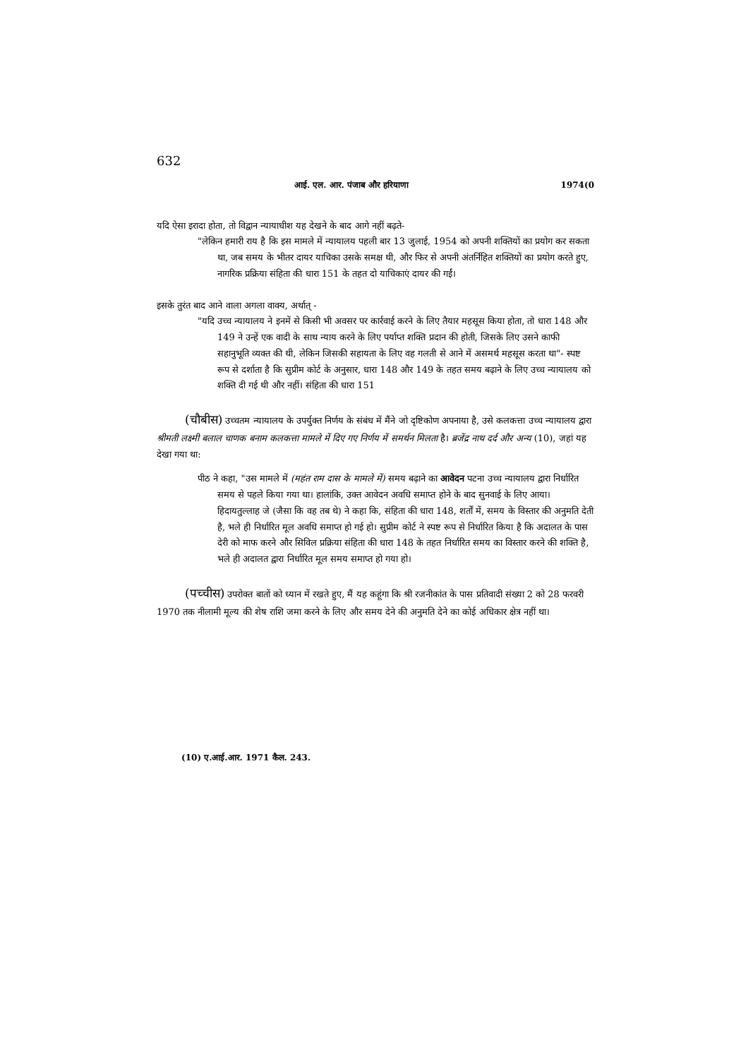632
आई. एल. आर. पंजाब और हरियाणा 1974(0
यदि ऐसा इरादा होता, तो विद्वान न्यायाधीश यह देखने के बाद आगे नहीं बढ़ते-
"लेकिन हमारी राय है कि इस मामले में न्यायालय पहली बार 13 जुलाई, 1954 को अपनी शक्तियों का प्रयोग कर सकता था, जब समय के भीतर दायर याचिका उसके समक्ष थी, और फिर से अपनी अंतर्निहित शक्तियों का प्रयोग करते हुए, नागरिक प्रक्रिया संहिता की धारा 151 के तहत दो याचिकाएं दायर की गईं।
इसके तुरंत बाद आने वाला अगला वाक्य, अर्थात् -
"यदि उच्च न्यायालय ने इनमें से किसी भी अवसर पर कार्रवाई करने के लिए तैयार महसूस किया होता, तो धारा 148 और 149 ने उन्हें एक वादी के साथ न्याय करने के लिए पर्याप्त शक्ति प्रदान की होती, जिसके लिए उसने काफी सहानुभूति व्यक्त की थी, लेकिन जिसकी सहायता के लिए वह गलती से आने में असमर्थ महसूस करता था"- स्पष्ट रूप से दर्शाता है कि सुप्रीम कोर्ट के अनुसार, धारा 148 और 149 के तहत समय बढ़ाने के लिए उच्च न्यायालय को शक्ति दी गई थी और नहीं। संहिता की धारा 151
(चौबीस) उच्चतम न्यायालय के उपर्युक्त निर्णय के संबंध में मैंने जो दृष्टिकोण अपनाया है, उसे कलकत्ता उच्च न्यायालय द्वारा श्रीमती लक्ष्मी बलाल चाणक बनाम कलकत्ता मामले में दिए गए निर्णय में समर्थन मिलता है। ब्रजेंद्र नाथ दर्द और अन्य (10), जहां यह देखा गया था:
पीठ ने कहा, "उस मामले में (महंत राम दास के मामले में) समय बढ़ाने का आवेदन पटना उच्च न्यायालय द्वारा निर्धारित समय से पहले किया गया था। हालांकि, उक्त आवेदन अवधि समाप्त होने के बाद सुनवाई के लिए आया। हिदायतुल्लाह जे (जैसा कि वह तब थे) ने कहा कि, संहिता की धारा 148, शर्तों में, समय के विस्तार की अनुमति देती है, भले ही निर्धारित मूल अवधि समाप्त हो गई हो। सुप्रीम कोर्ट ने स्पष्ट रूप से निर्धारित किया है कि अदालत के पास देरी को माफ करने और सिविल प्रक्रिया संहिता की धारा 148 के तहत निर्धारित समय का विस्तार करने की शक्ति है, भले ही अदालत द्वारा निर्धारित मूल समय समाप्त हो गया हो।
(पच्चीस) उपरोक्त बातों को ध्यान में रखते हुए, मैं यह कहूंगा कि श्री रजनीकांत के पास प्रतिवादी संख्या 2 को 28 फरवरी 1970 तक नीलामी मूल्य की शेष राशि जमा करने के लिए और समय देने की अनुमति देने का कोई अधिकार क्षेत्र नहीं था।
(10) ए.आई.आर. 1971 कैल. 243.